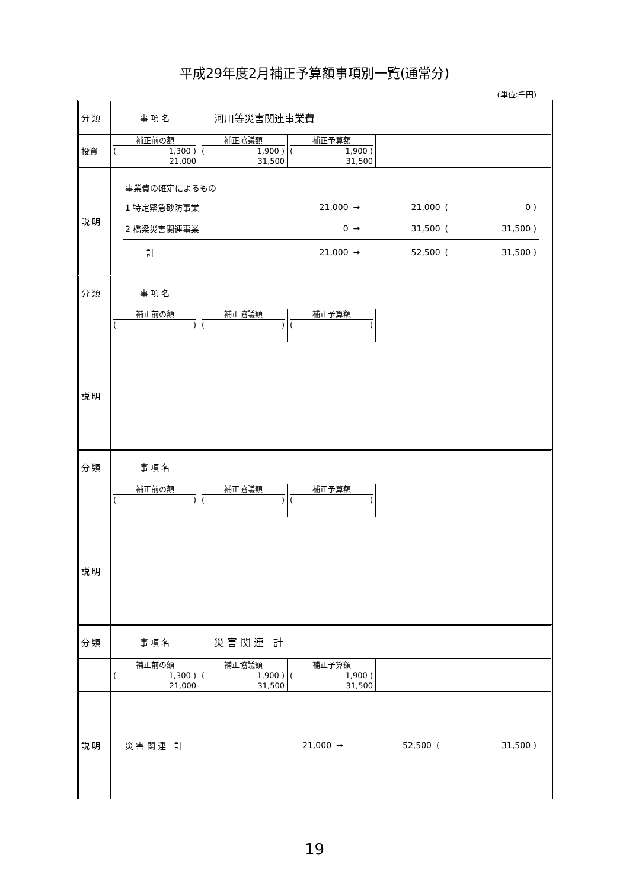平成29年度2月補正予算額事項別一覧(通常分)
(単位:千円)
| 分 類 | 事 項 名 | 河川等災害関連事業費 |
| 投資 | 補正前の額 ( 1,300 ) 21,000 | 補正協議額 ( 1,900 ) 31,500 | 補正予算額 ( 1,900 ) 31,500 | |
| 説 明 | / 事業費の確定によるもの / / / / / / / 1 特定緊急砂防事業 / 21,000 / → / 21,000 / ( / 0 ) / / 2 橋梁災害関連事業 / 0 / → / 31,500 / ( / 31,500 ) / / 計 / 21,000 / → / 52,500 / ( / 31,500 ) / |
| 分 類 | 事 項 名 | |
| | 補正前の額 ( ) | 補正協議額 ( ) | 補正予算額 ( ) | |
| 説 明 | |
| 分 類 | 事 項 名 | |
| | 補正前の額 ( ) | 補正協議額 ( ) | 補正予算額 ( ) | |
| 説 明 | |
| 分 類 | 事 項 名 | 災 害 関 連 計 |
| | 補正前の額 ( 1,300 ) 21,000 | 補正協議額 ( 1,900 ) 31,500 | 補正予算額 ( 1,900 ) 31,500 | |
| 説 明 | / 災 害 関 連 計 / 21,000 / → / 52,500 / ( / 31,500 ) / |
19